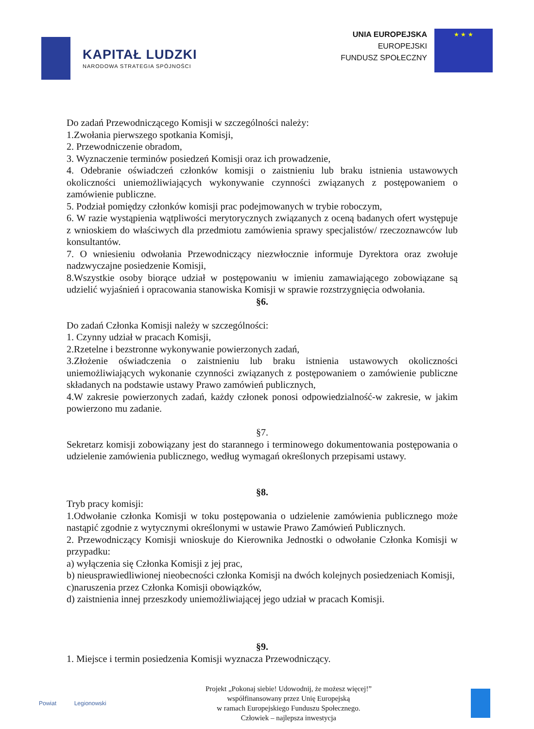KAPITAŁ LUDZKI
NARODOWA STRATEGIA SPÓJNOŚCI
UNIA EUROPEJSKA
EUROPEJSKI
FUNDUSZ SPOŁECZNY
★ ★ ★
Do zadań Przewodniczącego Komisji w szczególności należy:
1.Zwołania pierwszego spotkania Komisji,
2. Przewodniczenie obradom,
3. Wyznaczenie terminów posiedzeń Komisji oraz ich prowadzenie,
4. Odebranie oświadczeń członków komisji o zaistnieniu lub braku istnienia ustawowych okoliczności uniemożliwiających wykonywanie czynności związanych z postępowaniem o zamówienie publiczne.
5. Podział pomiędzy członków komisji prac podejmowanych w trybie roboczym,
6. W razie wystąpienia wątpliwości merytorycznych związanych z oceną badanych ofert występuje z wnioskiem do właściwych dla przedmiotu zamówienia sprawy specjalistów/ rzeczoznawców lub konsultantów.
7. O wniesieniu odwołania Przewodniczący niezwłocznie informuje Dyrektora oraz zwołuje nadzwyczajne posiedzenie Komisji,
8.Wszystkie osoby biorące udział w postępowaniu w imieniu zamawiającego zobowiązane są udzielić wyjaśnień i opracowania stanowiska Komisji w sprawie rozstrzygnięcia odwołania.
§6.
Do zadań Członka Komisji należy w szczególności:
1. Czynny udział w pracach Komisji,
2.Rzetelne i bezstronne wykonywanie powierzonych zadań,
3.Złożenie oświadczenia o zaistnieniu lub braku istnienia ustawowych okoliczności uniemożliwiających wykonanie czynności związanych z postępowaniem o zamówienie publiczne składanych na podstawie ustawy Prawo zamówień publicznych,
4.W zakresie powierzonych zadań, każdy członek ponosi odpowiedzialność-w zakresie, w jakim powierzono mu zadanie.
§7.
Sekretarz komisji zobowiązany jest do starannego i terminowego dokumentowania postępowania o udzielenie zamówienia publicznego, według wymagań określonych przepisami ustawy.
§8.
Tryb pracy komisji:
1.Odwołanie członka Komisji w toku postępowania o udzielenie zamówienia publicznego może nastąpić zgodnie z wytycznymi określonymi w ustawie Prawo Zamówień Publicznych.
2. Przewodniczący Komisji wnioskuje do Kierownika Jednostki o odwołanie Członka Komisji w przypadku:
a) wyłączenia się Członka Komisji z jej prac,
b) nieusprawiedliwionej nieobecności członka Komisji na dwóch kolejnych posiedzeniach Komisji,
c)naruszenia przez Członka Komisji obowiązków,
d) zaistnienia innej przeszkody uniemożliwiającej jego udział w pracach Komisji.
§9.
1. Miejsce i termin posiedzenia Komisji wyznacza Przewodniczący.
Powiat Legionowski
Projekt „Pokonaj siebie! Udowodnij, że możesz więcej!”
współfinansowany przez Unię Europejską
w ramach Europejskiego Funduszu Społecznego.
Człowiek – najlepsza inwestycja